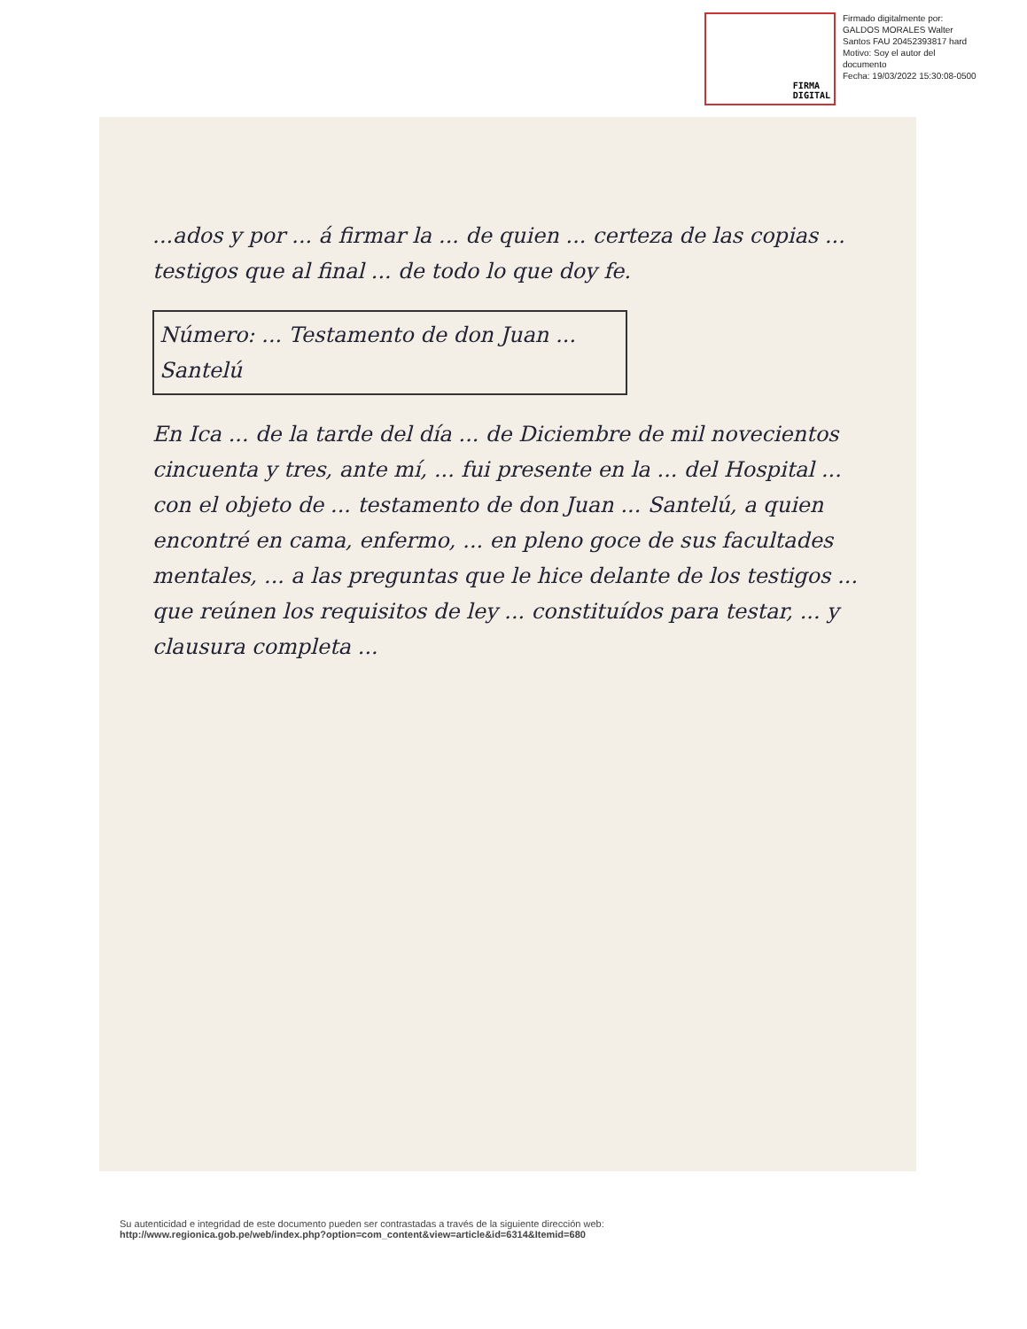FIRMA
DIGITAL
Firmado digitalmente por:
GALDOS MORALES Walter
Santos FAU 20452393817 hard
Motivo: Soy el autor del
documento
Fecha: 19/03/2022 15:30:08-0500
...ados y por ... á firmar la ... de quien ... certeza de las copias ... testigos que al final ... de todo lo que doy fe.
Número: ... Testamento de don Juan ... Santelú
En Ica ... de la tarde del día ... de Diciembre de mil novecientos cincuenta y tres, ante mí, ... fui presente en la ... del Hospital ... con el objeto de ... testamento de don Juan ... Santelú, a quien encontré en cama, enfermo, ... en pleno goce de sus facultades mentales, ... a las preguntas que le hice delante de los testigos ... que reúnen los requisitos de ley ... constituídos para testar, ... y clausura completa ...
Su autenticidad e integridad de este documento pueden ser contrastadas a través de la siguiente dirección web:
http://www.regionica.gob.pe/web/index.php?option=com_content&view=article&id=6314&Itemid=680